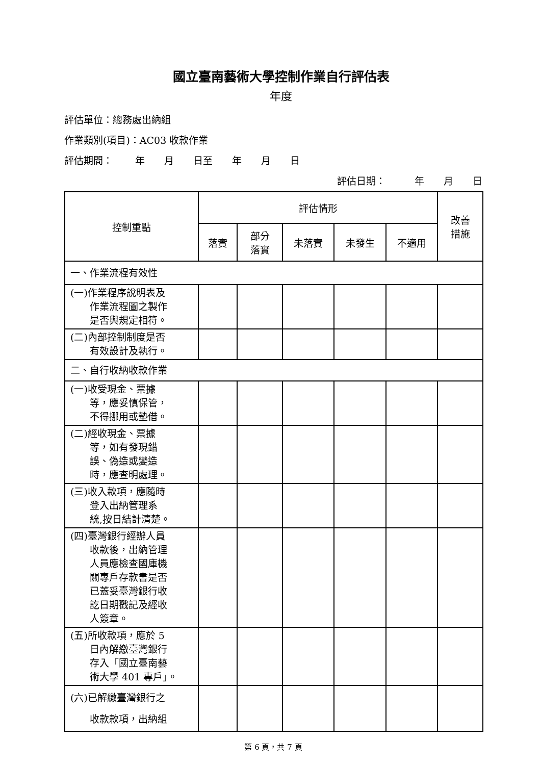國立臺南藝術大學控制作業自行評估表
年度
評估單位：總務處出納組
作業類別(項目)：AC03 收款作業
評估期間：　　 年　　月　　日至　　年　　月　　日
評估日期：　　　年　　月　　日
| 控制重點 | 評估情形 | | | | | 改善 措施 |
| --- | --- | --- | --- | --- | --- | --- |
| | 落實 | 部分 落實 | 未落實 | 未發生 | 不適用 | |
| 一、作業流程有效性 | | | | | | |
| (一)作業程序說明表及 作業流程圖之製作 是否與規定相符。 | | | | | | |
| (二)內部控制制度是否 有效設計及執行。 | | | | | | |
| 二、自行收納收款作業 | | | | | | |
| (一)收受現金、票據 等，應妥慎保管， 不得挪用或墊借。 | | | | | | |
| (二)經收現金、票據 等，如有發現錯 誤、偽造或變造 時，應查明處理。 | | | | | | |
| (三)收入款項，應隨時 登入出納管理系 統,按日結計清楚。 | | | | | | |
| (四)臺灣銀行經辦人員 收款後，出納管理 人員應檢查國庫機 關專戶存款書是否 已蓋妥臺灣銀行收 訖日期戳記及經收 人簽章。 | | | | | | |
| (五)所收款項，應於 5 日內解繳臺灣銀行 存入「國立臺南藝 術大學 401 專戶」。 | | | | | | |
| (六)已解繳臺灣銀行之 收款款項，出納組 | | | | | | |
第 6 頁，共 7 頁